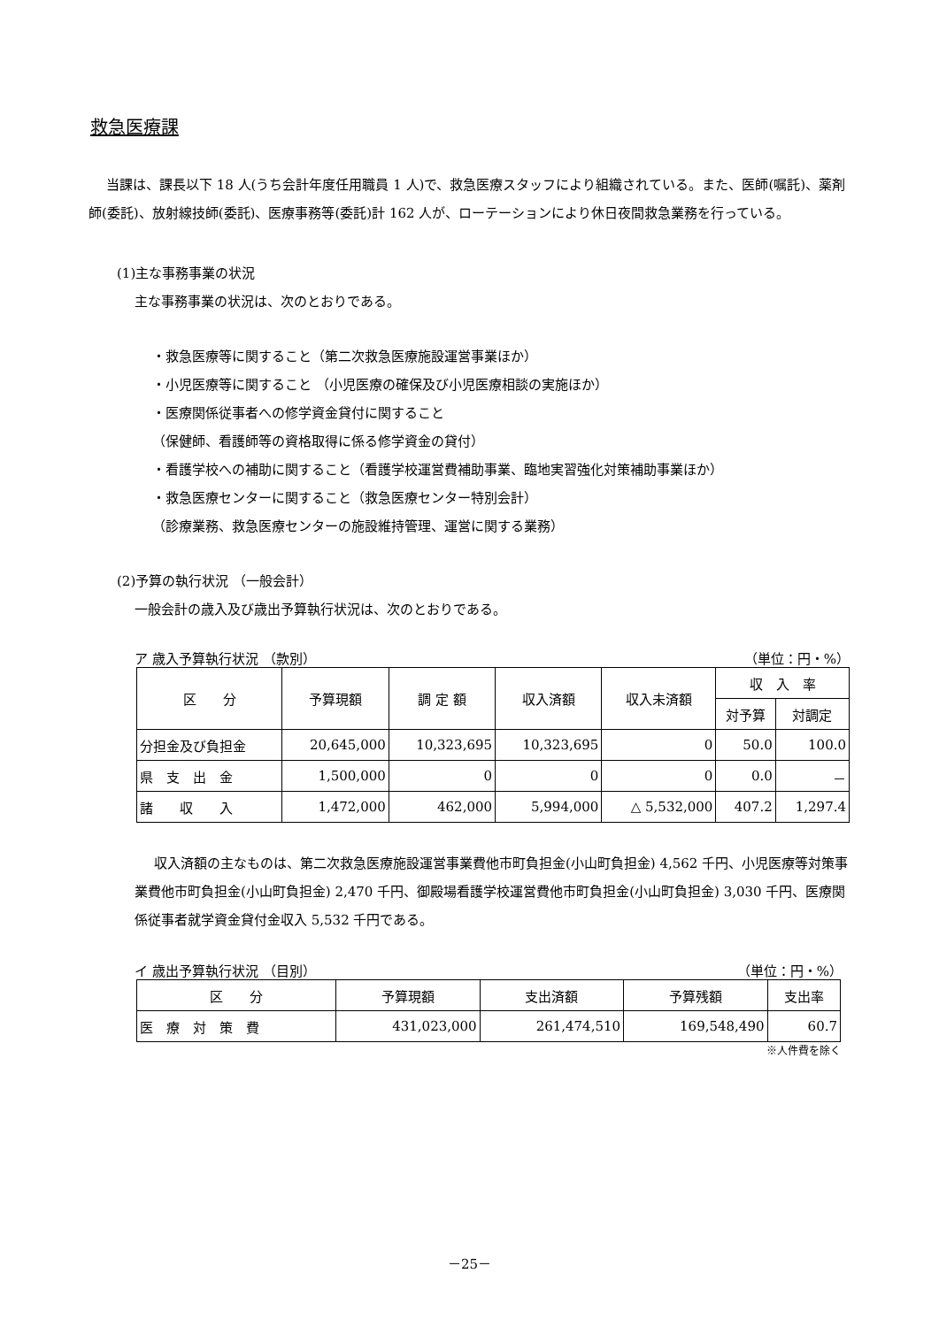救急医療課
当課は、課長以下 18 人(うち会計年度任用職員 1 人)で、救急医療スタッフにより組織されている。また、医師(嘱託)、薬剤師(委託)、放射線技師(委託)、医療事務等(委託)計 162 人が、ローテーションにより休日夜間救急業務を行っている。
(1)主な事務事業の状況
主な事務事業の状況は、次のとおりである。
・救急医療等に関すること（第二次救急医療施設運営事業ほか）
・小児医療等に関すること （小児医療の確保及び小児医療相談の実施ほか）
・医療関係従事者への修学資金貸付に関すること
（保健師、看護師等の資格取得に係る修学資金の貸付）
・看護学校への補助に関すること（看護学校運営費補助事業、臨地実習強化対策補助事業ほか）
・救急医療センターに関すること（救急医療センター特別会計）
（診療業務、救急医療センターの施設維持管理、運営に関する業務）
(2)予算の執行状況 （一般会計）
一般会計の歳入及び歳出予算執行状況は、次のとおりである。
ア 歳入予算執行状況 （款別） （単位：円・%）
| 区 分 | 予算現額 | 調 定 額 | 収入済額 | 収入未済額 | 収 入 率 | |
| --- | --- | --- | --- | --- | --- | --- |
| | | | | | 対予算 | 対調定 |
| 分担金及び負担金 | 20,645,000 | 10,323,695 | 10,323,695 | 0 | 50.0 | 100.0 |
| 県 支 出 金 | 1,500,000 | 0 | 0 | 0 | 0.0 | － |
| 諸 収 入 | 1,472,000 | 462,000 | 5,994,000 | △ 5,532,000 | 407.2 | 1,297.4 |
収入済額の主なものは、第二次救急医療施設運営事業費他市町負担金(小山町負担金) 4,562 千円、小児医療等対策事業費他市町負担金(小山町負担金) 2,470 千円、御殿場看護学校運営費他市町負担金(小山町負担金) 3,030 千円、医療関係従事者就学資金貸付金収入 5,532 千円である。
イ 歳出予算執行状況 （目別） （単位：円・%）
| 区 分 | 予算現額 | 支出済額 | 予算残額 | 支出率 |
| --- | --- | --- | --- | --- |
| 医 療 対 策 費 | 431,023,000 | 261,474,510 | 169,548,490 | 60.7 |
※人件費を除く
－25－